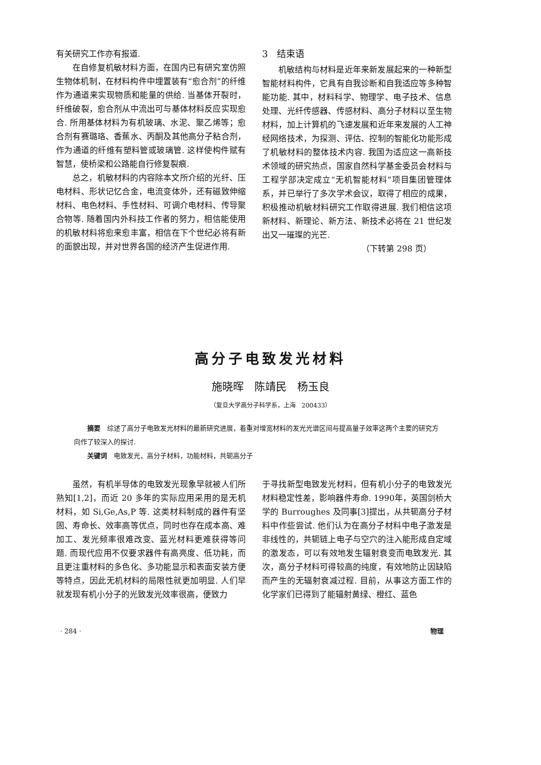有关研究工作亦有报道.
在自修复机敏材料方面，在国内已有研究室仿照生物体机制，在材料构件中埋置装有“愈合剂”的纤维作为通道来实现物质和能量的供给. 当基体开裂时，纤维破裂，愈合剂从中流出可与基体材料反应实现愈合. 所用基体材料为有机玻璃、水泥、聚乙烯等；愈合剂有赛璐珞、香蕉水、丙酮及其他高分子粘合剂，作为通道的纤维有塑料管或玻璃管. 这样使构件赋有智慧，使桥梁和公路能自行修复裂痕.
总之，机敏材料的内容除本文所介绍的光纤、压电材料、形状记忆合金，电流变体外，还有磁致伸缩材料、电色材料、手性材料、可调介电材料、传导聚合物等. 随着国内外科技工作者的努力，相信能使用的机敏材料将愈来愈丰富，相信在下个世纪必将有新的面貌出现，并对世界各国的经济产生促进作用.
3　结束语
机敏结构与材料是近年来新发展起来的一种新型智能材料构件，它具有自我诊断和自我适应等多种智能功能. 其中，材料科学、物理学、电子技术、信息处理、光纤传感器、传感材料、高分子材料以至生物材料，加上计算机的飞速发展和近年来发展的人工神经网络技术，为探测、评估、控制的智能化功能形成了机敏材料的整体技术内容. 我国为适应这一高新技术领域的研究热点，国家自然科学基金委员会材料与工程学部决定成立“无机智能材料”项目集团管理体系，并已举行了多次学术会议，取得了相应的成果，积极推动机敏材料研究工作取得进展. 我们相信这项新材料、新理论、新方法、新技术必将在 21 世纪发出又一璀璨的光芒.
（下转第 298 页）
高分子电致发光材料
施晓晖　陈靖民　杨玉良
（复旦大学高分子科学系，上海　200433）
摘要　综述了高分子电致发光材料的最新研究进展，着重对增宽材料的发光光谱区间与提高量子效率这两个主要的研究方向作了较深入的探讨.
关键词　电致发光，高分子材料，功能材料，共轭高分子
虽然，有机半导体的电致发光现象早就被人们所熟知[1,2]，而近 20 多年的实际应用采用的是无机材料，如 Si,Ge,As,P 等. 这类材料制成的器件有坚固、寿命长、效率高等优点，同时也存在成本高、难加工、发光频率很难改变、蓝光材料更难获得等问题. 而现代应用不仅要求器件有高亮度、低功耗，而且更注重材料的多色化、多功能显示和表面安装方便等特点，因此无机材料的局限性就更加明显. 人们早就发现有机小分子的光致发光效率很高，便致力
于寻找新型电致发光材料，但有机小分子的电致发光材料稳定性差，影响器件寿命. 1990年，英国剑桥大学的 Burroughes 及同事[3]提出，从共轭高分子材料中作些尝试. 他们认为在高分子材料中电子激发是非线性的，共轭链上电子与空穴的注入能形成自定域的激发态，可以有效地发生辐射衰变而电致发光. 其次，高分子材料可得较高的纯度，有效地防止因缺陷而产生的无辐射衰减过程. 目前，从事这方面工作的化学家们已得到了能辐射黄绿、橙红、蓝色
· 284 · 物理